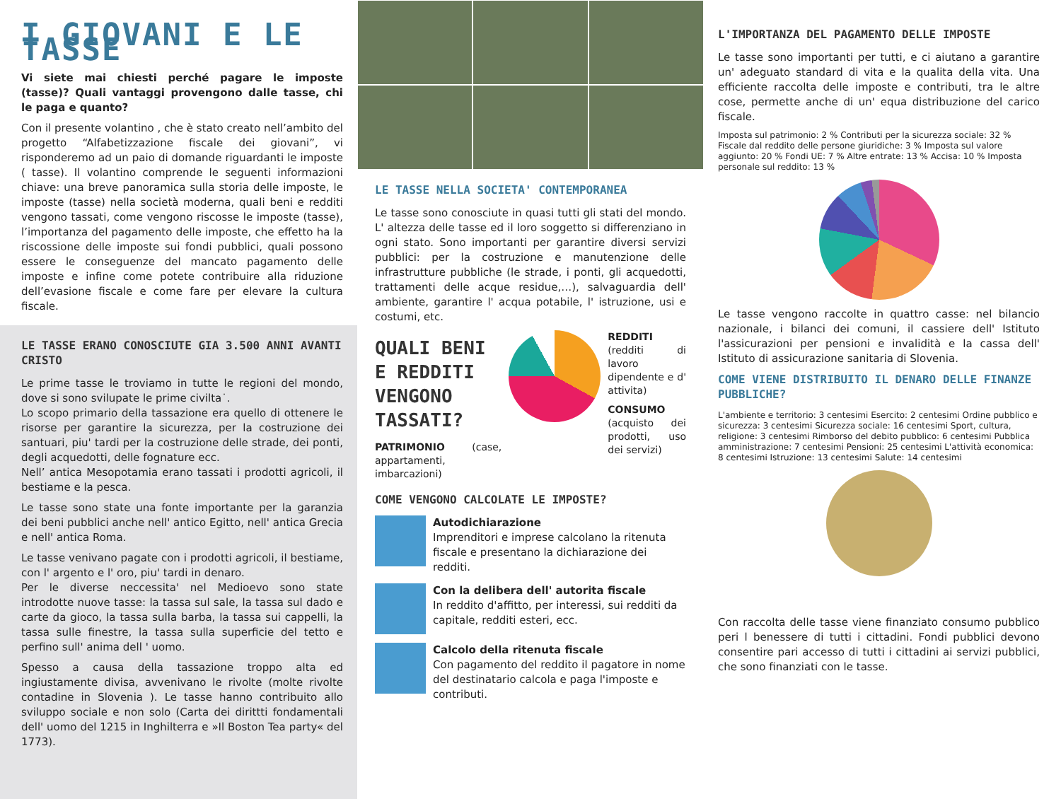I GIOVANI E LE TASSE
Vi siete mai chiesti perché pagare le imposte (tasse)? Quali vantaggi provengono dalle tasse, chi le paga e quanto?
Con il presente volantino , che è stato creato nell’ambito del progetto “Alfabetizzazione fiscale dei giovani”, vi risponderemo ad un paio di domande riguardanti le imposte ( tasse). Il volantino comprende le seguenti informazioni chiave: una breve panoramica sulla storia delle imposte, le imposte (tasse) nella società moderna, quali beni e redditi vengono tassati, come vengono riscosse le imposte (tasse), l’importanza del pagamento delle imposte, che effetto ha la riscossione delle imposte sui fondi pubblici, quali possono essere le conseguenze del mancato pagamento delle imposte e infine come potete contribuire alla riduzione dell’evasione fiscale e come fare per elevare la cultura fiscale.
LE TASSE ERANO CONOSCIUTE GIA 3.500 ANNI AVANTI CRISTO
Le prime tasse le troviamo in tutte le regioni del mondo, dove si sono svilupate le prime civilta˙.
Lo scopo primario della tassazione era quello di ottenere le risorse per garantire la sicurezza, per la costruzione dei santuari, piu' tardi per la costruzione delle strade, dei ponti, degli acquedotti, delle fognature ecc.
Nell’ antica Mesopotamia erano tassati i prodotti agricoli, il bestiame e la pesca.
Le tasse sono state una fonte importante per la garanzia dei beni pubblici anche nell' antico Egitto, nell' antica Grecia e nell' antica Roma.
Le tasse venivano pagate con i prodotti agricoli, il bestiame, con l' argento e l' oro, piu' tardi in denaro.
Per le diverse neccessita' nel Medioevo sono state introdotte nuove tasse: la tassa sul sale, la tassa sul dado e carte da gioco, la tassa sulla barba, la tassa sui cappelli, la tassa sulle finestre, la tassa sulla superficie del tetto e perfino sull' anima dell ' uomo.
Spesso a causa della tassazione troppo alta ed ingiustamente divisa, avvenivano le rivolte (molte rivolte contadine in Slovenia ). Le tasse hanno contribuito allo sviluppo sociale e non solo (Carta dei dirittti fondamentali dell' uomo del 1215 in Inghilterra e »Il Boston Tea party« del 1773).
LE TASSE NELLA SOCIETA' CONTEMPORANEA
Le tasse sono conosciute in quasi tutti gli stati del mondo. L' altezza delle tasse ed il loro soggetto si differenziano in ogni stato. Sono importanti per garantire diversi servizi pubblici: per la costruzione e manutenzione delle infrastrutture pubbliche (le strade, i ponti, gli acquedotti, trattamenti delle acque residue,…), salvaguardia dell' ambiente, garantire l' acqua potabile, l' istruzione, usi e costumi, etc.
QUALI BENI E REDDITI VENGONO TASSATI?
PATRIMONIO (case, appartamenti, imbarcazioni)
REDDITI (redditi di lavoro dipendente e d' attivita)
CONSUMO (acquisto dei prodotti, uso dei servizi)
COME VENGONO CALCOLATE LE IMPOSTE?
Autodichiarazione
Imprenditori e imprese calcolano la ritenuta fiscale e presentano la dichiarazione dei redditi.
Con la delibera dell' autorita fiscale
In reddito d'affitto, per interessi, sui redditi da capitale, redditi esteri, ecc.
Calcolo della ritenuta fiscale
Con pagamento del reddito il pagatore in nome del destinatario calcola e paga l'imposte e contributi.
L'IMPORTANZA DEL PAGAMENTO DELLE IMPOSTE
Le tasse sono importanti per tutti, e ci aiutano a garantire un' adeguato standard di vita e la qualita della vita. Una efficiente raccolta delle imposte e contributi, tra le altre cose, permette anche di un' equa distribuzione del carico fiscale.
Imposta sul patrimonio: 2 % Contributi per la sicurezza sociale: 32 % Fiscale dal reddito delle persone giuridiche: 3 % Imposta sul valore aggiunto: 20 % Fondi UE: 7 % Altre entrate: 13 % Accisa: 10 % Imposta personale sul reddito: 13 %
Le tasse vengono raccolte in quattro casse: nel bilancio nazionale, i bilanci dei comuni, il cassiere dell' Istituto l'assicurazioni per pensioni e invalidità e la cassa dell' Istituto di assicurazione sanitaria di Slovenia.
COME VIENE DISTRIBUITO IL DENARO DELLE FINANZE PUBBLICHE?
L'ambiente e territorio: 3 centesimi Esercito: 2 centesimi Ordine pubblico e sicurezza: 3 centesimi Sicurezza sociale: 16 centesimi Sport, cultura, religione: 3 centesimi Rimborso del debito pubblico: 6 centesimi Pubblica amministrazione: 7 centesimi Pensioni: 25 centesimi L'attività economica: 8 centesimi Istruzione: 13 centesimi Salute: 14 centesimi
Con raccolta delle tasse viene finanziato consumo pubblico peri l benessere di tutti i cittadini. Fondi pubblici devono consentire pari accesso di tutti i cittadini ai servizi pubblici, che sono finanziati con le tasse.